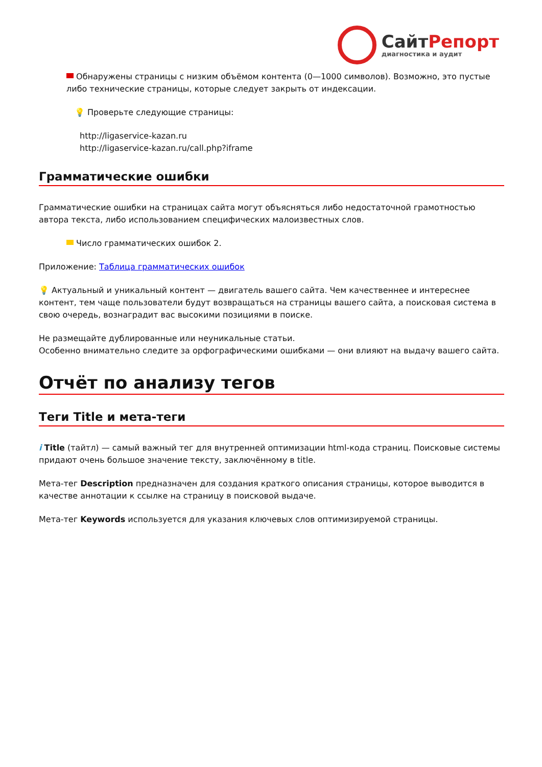СайтРепорт
диагностика и аудит
Обнаружены страницы с низким объёмом контента (0—1000 символов). Возможно, это пустые либо технические страницы, которые следует закрыть от индексации.
💡 Проверьте следующие страницы:
http://ligaservice-kazan.ru
http://ligaservice-kazan.ru/call.php?iframe
Грамматические ошибки
Грамматические ошибки на страницах сайта могут объясняться либо недостаточной грамотностью автора текста, либо использованием специфических малоизвестных слов.
Число грамматических ошибок 2.
Приложение: Таблица грамматических ошибок
💡 Актуальный и уникальный контент — двигатель вашего сайта. Чем качественнее и интереснее контент, тем чаще пользователи будут возвращаться на страницы вашего сайта, а поисковая система в свою очередь, вознаградит вас высокими позициями в поиске.
Не размещайте дублированные или неуникальные статьи.
Особенно внимательно следите за орфографическими ошибками — они влияют на выдачу вашего сайта.
Отчёт по анализу тегов
Теги Title и мета-теги
i Title (тайтл) — самый важный тег для внутренней оптимизации html-кода страниц. Поисковые системы придают очень большое значение тексту, заключённому в title.
Мета-тег Description предназначен для создания краткого описания страницы, которое выводится в качестве аннотации к ссылке на страницу в поисковой выдаче.
Мета-тег Keywords используется для указания ключевых слов оптимизируемой страницы.